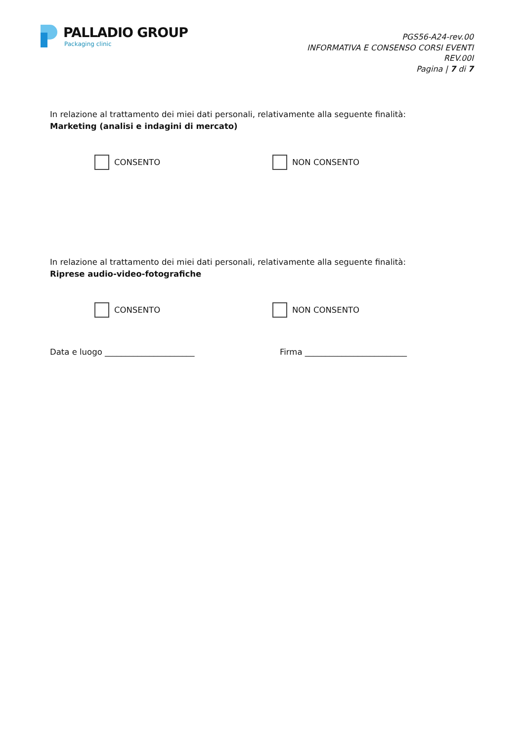PALLADIO GROUP
Packaging clinic
PGS56-A24-rev.00
INFORMATIVA E CONSENSO CORSI EVENTI
REV.00I
Pagina | 7 di 7
In relazione al trattamento dei miei dati personali, relativamente alla seguente finalità:
Marketing (analisi e indagini di mercato)
CONSENTO NON CONSENTO
In relazione al trattamento dei miei dati personali, relativamente alla seguente finalità:
Riprese audio-video-fotografiche
CONSENTO NON CONSENTO
Data e luogo ______________________ Firma _________________________